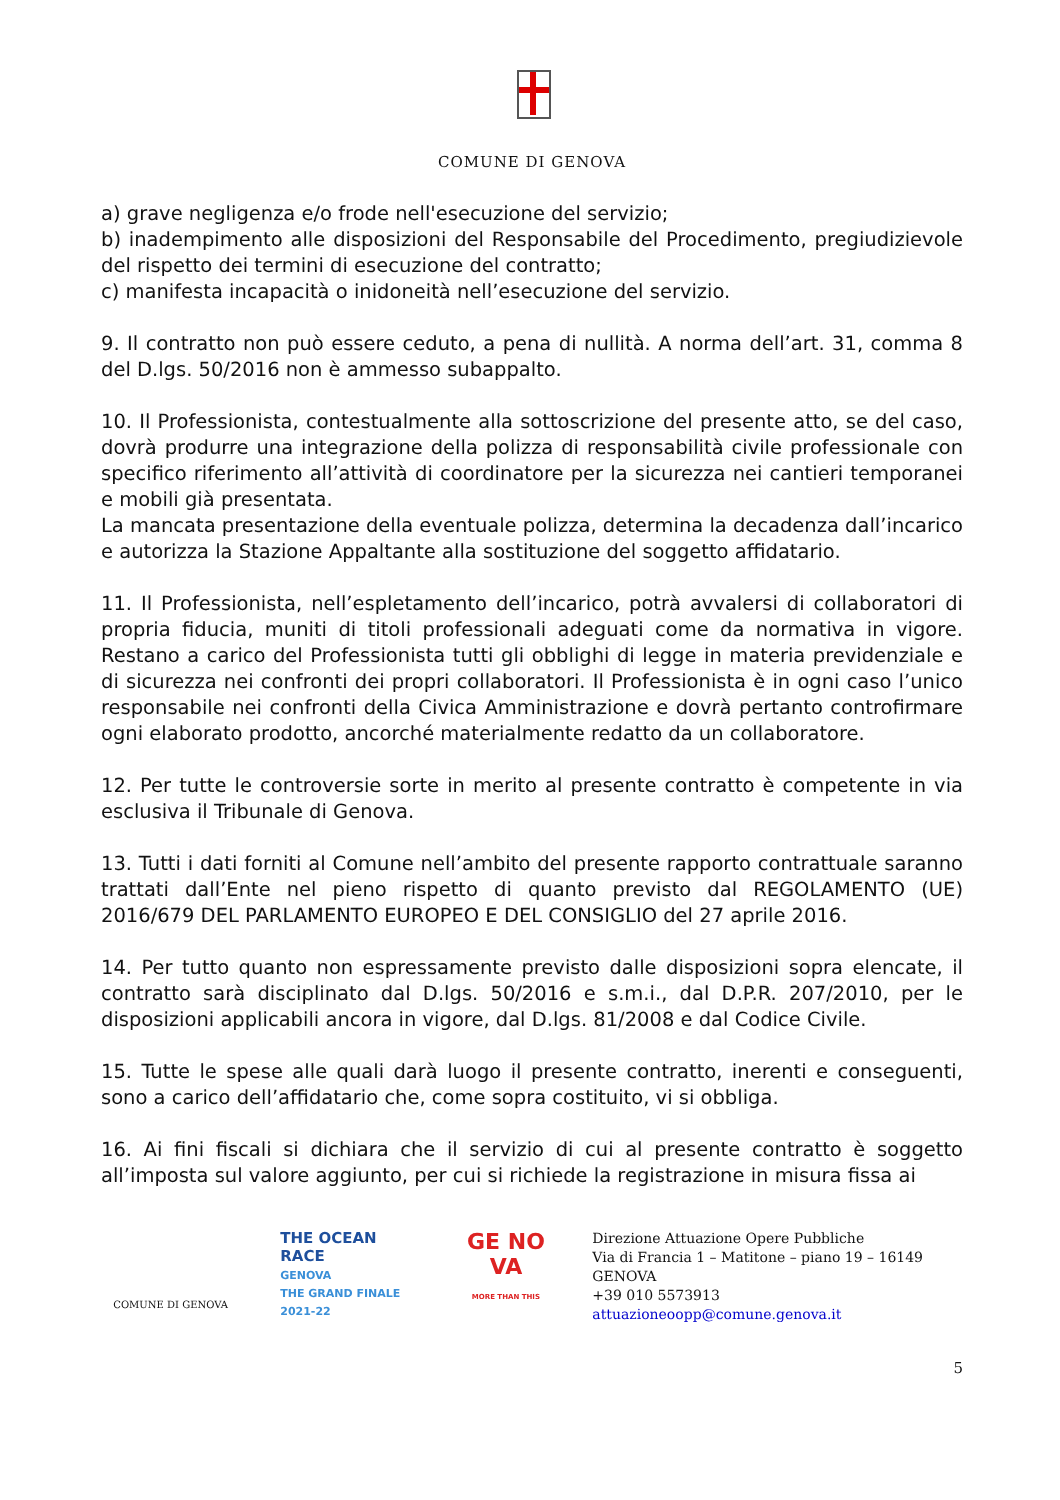COMUNE DI GENOVA
a) grave negligenza e/o frode nell'esecuzione del servizio;
b) inadempimento alle disposizioni del Responsabile del Procedimento, pregiudizievole del rispetto dei termini di esecuzione del contratto;
c) manifesta incapacità o inidoneità nell’esecuzione del servizio.
9. Il contratto non può essere ceduto, a pena di nullità. A norma dell’art. 31, comma 8 del D.lgs. 50/2016 non è ammesso subappalto.
10. Il Professionista, contestualmente alla sottoscrizione del presente atto, se del caso, dovrà produrre una integrazione della polizza di responsabilità civile professionale con specifico riferimento all’attività di coordinatore per la sicurezza nei cantieri temporanei e mobili già presentata.
La mancata presentazione della eventuale polizza, determina la decadenza dall’incarico e autorizza la Stazione Appaltante alla sostituzione del soggetto affidatario.
11. Il Professionista, nell’espletamento dell’incarico, potrà avvalersi di collaboratori di propria fiducia, muniti di titoli professionali adeguati come da normativa in vigore. Restano a carico del Professionista tutti gli obblighi di legge in materia previdenziale e di sicurezza nei confronti dei propri collaboratori. Il Professionista è in ogni caso l’unico responsabile nei confronti della Civica Amministrazione e dovrà pertanto controfirmare ogni elaborato prodotto, ancorché materialmente redatto da un collaboratore.
12. Per tutte le controversie sorte in merito al presente contratto è competente in via esclusiva il Tribunale di Genova.
13. Tutti i dati forniti al Comune nell’ambito del presente rapporto contrattuale saranno trattati dall’Ente nel pieno rispetto di quanto previsto dal REGOLAMENTO (UE) 2016/679 DEL PARLAMENTO EUROPEO E DEL CONSIGLIO del 27 aprile 2016.
14. Per tutto quanto non espressamente previsto dalle disposizioni sopra elencate, il contratto sarà disciplinato dal D.lgs. 50/2016 e s.m.i., dal D.P.R. 207/2010, per le disposizioni applicabili ancora in vigore, dal D.lgs. 81/2008 e dal Codice Civile.
15. Tutte le spese alle quali darà luogo il presente contratto, inerenti e conseguenti, sono a carico dell’affidatario che, come sopra costituito, vi si obbliga.
16. Ai fini fiscali si dichiara che il servizio di cui al presente contratto è soggetto all’imposta sul valore aggiunto, per cui si richiede la registrazione in misura fissa ai
COMUNE DI GENOVA
THE OCEAN RACE
GENOVA
THE GRAND FINALE
2021-22
GE NO VA
MORE THAN THIS
Direzione Attuazione Opere Pubbliche
Via di Francia 1 – Matitone – piano 19 – 16149 GENOVA
+39 010 5573913
attuazioneoopp@comune.genova.it
5